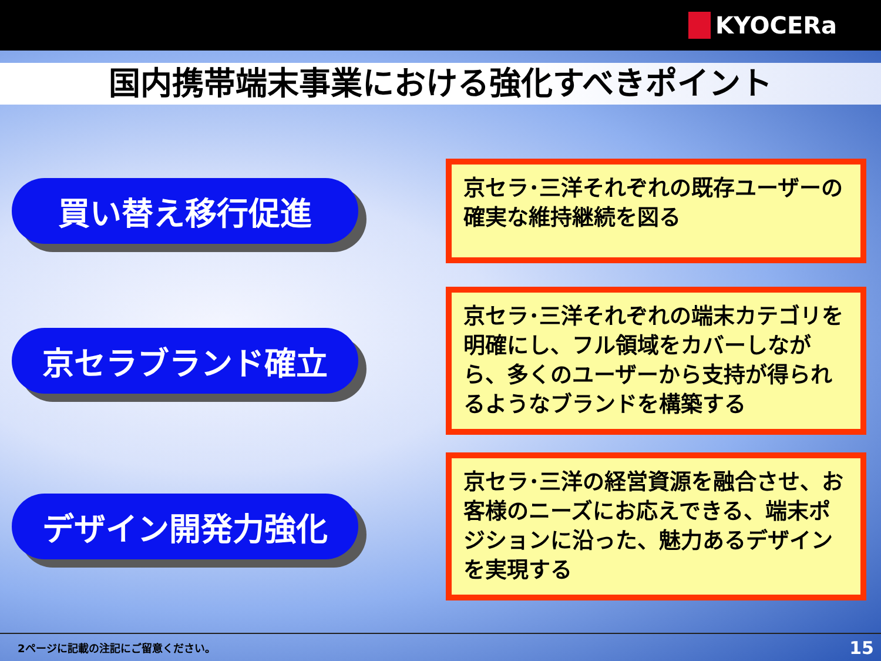KYOCERa
国内携帯端末事業における強化すべきポイント
買い替え移行促進
京セラ･三洋それぞれの既存ユーザーの確実な維持継続を図る
京セラブランド確立
京セラ･三洋それぞれの端末カテゴリを明確にし、フル領域をカバーしながら、多くのユーザーから支持が得られるようなブランドを構築する
デザイン開発力強化
京セラ･三洋の経営資源を融合させ、お客様のニーズにお応えできる、端末ポジションに沿った、魅力あるデザインを実現する
2ページに記載の注記にご留意ください。 15